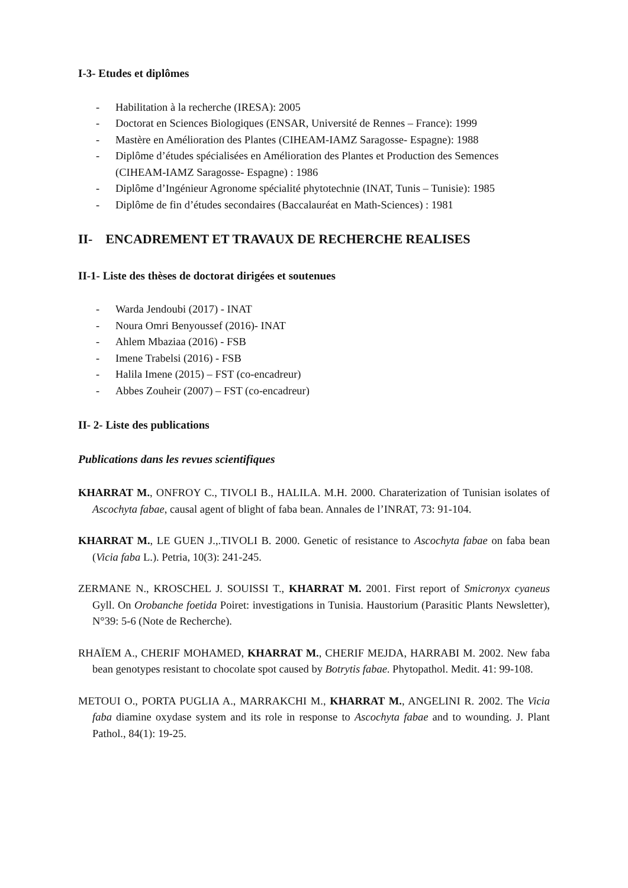I-3- Etudes et diplômes
- Habilitation à la recherche (IRESA): 2005
- Doctorat en Sciences Biologiques (ENSAR, Université de Rennes – France): 1999
- Mastère en Amélioration des Plantes (CIHEAM-IAMZ Saragosse- Espagne): 1988
- Diplôme d’études spécialisées en Amélioration des Plantes et Production des Semences (CIHEAM-IAMZ Saragosse- Espagne) : 1986
- Diplôme d’Ingénieur Agronome spécialité phytotechnie (INAT, Tunis – Tunisie): 1985
- Diplôme de fin d’études secondaires (Baccalauréat en Math-Sciences) : 1981
II- ENCADREMENT ET TRAVAUX DE RECHERCHE REALISES
II-1- Liste des thèses de doctorat dirigées et soutenues
- Warda Jendoubi (2017) - INAT
- Noura Omri Benyoussef (2016)- INAT
- Ahlem Mbaziaa (2016) - FSB
- Imene Trabelsi (2016) - FSB
- Halila Imene (2015) – FST (co-encadreur)
- Abbes Zouheir (2007) – FST (co-encadreur)
II- 2- Liste des publications
Publications dans les revues scientifiques
KHARRAT M., ONFROY C., TIVOLI B., HALILA. M.H. 2000. Charaterization of Tunisian isolates of Ascochyta fabae, causal agent of blight of faba bean. Annales de l’INRAT, 73: 91-104.
KHARRAT M., LE GUEN J.,.TIVOLI B. 2000. Genetic of resistance to Ascochyta fabae on faba bean (Vicia faba L.). Petria, 10(3): 241-245.
ZERMANE N., KROSCHEL J. SOUISSI T., KHARRAT M. 2001. First report of Smicronyx cyaneus Gyll. On Orobanche foetida Poiret: investigations in Tunisia. Haustorium (Parasitic Plants Newsletter), N°39: 5-6 (Note de Recherche).
RHAÏEM A., CHERIF MOHAMED, KHARRAT M., CHERIF MEJDA, HARRABI M. 2002. New faba bean genotypes resistant to chocolate spot caused by Botrytis fabae. Phytopathol. Medit. 41: 99-108.
METOUI O., PORTA PUGLIA A., MARRAKCHI M., KHARRAT M., ANGELINI R. 2002. The Vicia faba diamine oxydase system and its role in response to Ascochyta fabae and to wounding. J. Plant Pathol., 84(1): 19-25.